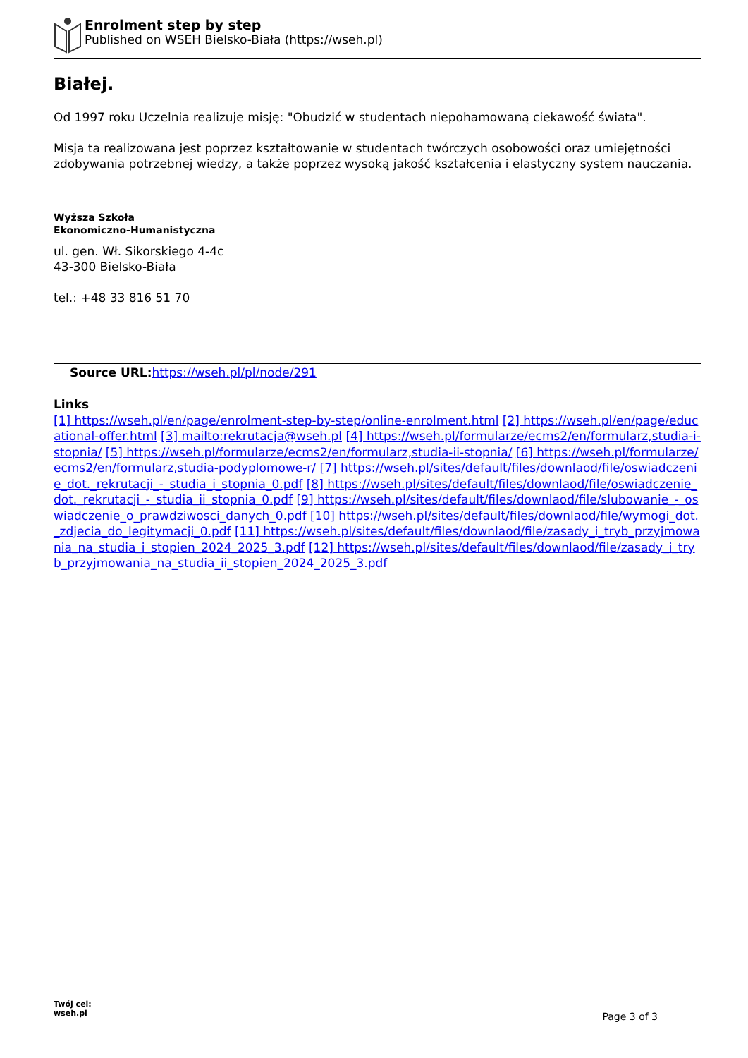Enrolment step by step
Published on WSEH Bielsko-Biała (https://wseh.pl)
Białej.
Od 1997 roku Uczelnia realizuje misję: "Obudzić w studentach niepohamowaną ciekawość świata".
Misja ta realizowana jest poprzez kształtowanie w studentach twórczych osobowości oraz umiejętności zdobywania potrzebnej wiedzy, a także poprzez wysoką jakość kształcenia i elastyczny system nauczania.
Wyższa Szkoła
Ekonomiczno-Humanistyczna
ul. gen. Wł. Sikorskiego 4-4c
43-300 Bielsko-Biała
tel.: +48 33 816 51 70
Source URL: https://wseh.pl/pl/node/291
Links
[1] https://wseh.pl/en/page/enrolment-step-by-step/online-enrolment.html [2] https://wseh.pl/en/page/educational-offer.html [3] mailto:rekrutacja@wseh.pl [4] https://wseh.pl/formularze/ecms2/en/formularz,studia-i-stopnia/ [5] https://wseh.pl/formularze/ecms2/en/formularz,studia-ii-stopnia/ [6] https://wseh.pl/formularze/ecms2/en/formularz,studia-podyplomowe-r/ [7] https://wseh.pl/sites/default/files/downlaod/file/oswiadczenie_dot._rekrutacji_-_studia_i_stopnia_0.pdf [8] https://wseh.pl/sites/default/files/downlaod/file/oswiadczenie_dot._rekrutacji_-_studia_ii_stopnia_0.pdf [9] https://wseh.pl/sites/default/files/downlaod/file/slubowanie_-_oswiadczenie_o_prawdziwosci_danych_0.pdf [10] https://wseh.pl/sites/default/files/downlaod/file/wymogi_dot._zdjecia_do_legitymacji_0.pdf [11] https://wseh.pl/sites/default/files/downlaod/file/zasady_i_tryb_przyjmowania_na_studia_i_stopien_2024_2025_3.pdf [12] https://wseh.pl/sites/default/files/downlaod/file/zasady_i_tryb_przyjmowania_na_studia_ii_stopien_2024_2025_3.pdf
Twój cel:
wseh.pl
Page 3 of 3